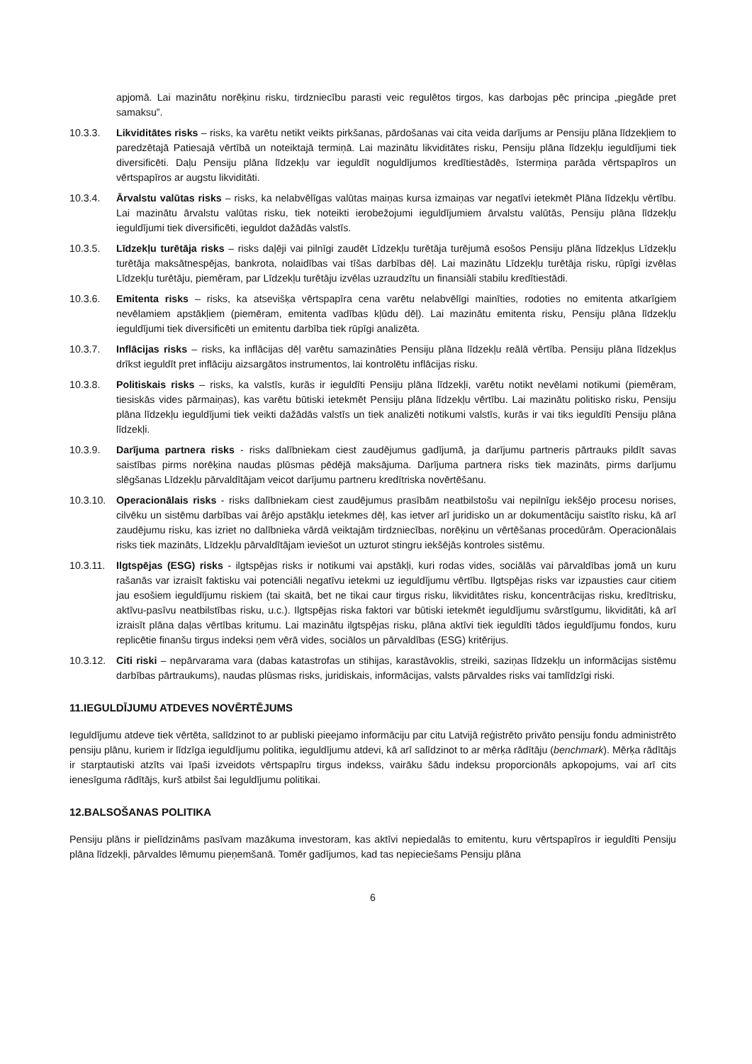apjomā. Lai mazinātu norēķinu risku, tirdzniecību parasti veic regulētos tirgos, kas darbojas pēc principa „piegāde pret samaksu”.
10.3.3. Likviditātes risks – risks, ka varētu netikt veikts pirkšanas, pārdošanas vai cita veida darījums ar Pensiju plāna līdzekļiem to paredzētajā Patiesajā vērtībā un noteiktajā termiņā. Lai mazinātu likviditātes risku, Pensiju plāna līdzekļu ieguldījumi tiek diversificēti. Daļu Pensiju plāna līdzekļu var ieguldīt noguldījumos kredītiestādēs, īstermiņa parāda vērtspapīros un vērtspapīros ar augstu likviditāti.
10.3.4. Ārvalstu valūtas risks – risks, ka nelabvēlīgas valūtas maiņas kursa izmaiņas var negatīvi ietekmēt Plāna līdzekļu vērtību. Lai mazinātu ārvalstu valūtas risku, tiek noteikti ierobežojumi ieguldījumiem ārvalstu valūtās, Pensiju plāna līdzekļu ieguldījumi tiek diversificēti, ieguldot dažādās valstīs.
10.3.5. Līdzekļu turētāja risks – risks daļēji vai pilnīgi zaudēt Līdzekļu turētāja turējumā esošos Pensiju plāna līdzekļus Līdzekļu turētāja maksātnespējas, bankrota, nolaidības vai tīšas darbības dēļ. Lai mazinātu Līdzekļu turētāja risku, rūpīgi izvēlas Līdzekļu turētāju, piemēram, par Līdzekļu turētāju izvēlas uzraudzītu un finansiāli stabilu kredītiestādi.
10.3.6. Emitenta risks – risks, ka atsevišķa vērtspapīra cena varētu nelabvēlīgi mainīties, rodoties no emitenta atkarīgiem nevēlamiem apstākļiem (piemēram, emitenta vadības kļūdu dēļ). Lai mazinātu emitenta risku, Pensiju plāna līdzekļu ieguldījumi tiek diversificēti un emitentu darbība tiek rūpīgi analizēta.
10.3.7. Inflācijas risks – risks, ka inflācijas dēļ varētu samazināties Pensiju plāna līdzekļu reālā vērtība. Pensiju plāna līdzekļus drīkst ieguldīt pret inflāciju aizsargātos instrumentos, lai kontrolētu inflācijas risku.
10.3.8. Politiskais risks – risks, ka valstīs, kurās ir ieguldīti Pensiju plāna līdzekļi, varētu notikt nevēlami notikumi (piemēram, tiesiskās vides pārmaiņas), kas varētu būtiski ietekmēt Pensiju plāna līdzekļu vērtību. Lai mazinātu politisko risku, Pensiju plāna līdzekļu ieguldījumi tiek veikti dažādās valstīs un tiek analizēti notikumi valstīs, kurās ir vai tiks ieguldīti Pensiju plāna līdzekļi.
10.3.9. Darījuma partnera risks - risks dalībniekam ciest zaudējumus gadījumā, ja darījumu partneris pārtrauks pildīt savas saistības pirms norēķina naudas plūsmas pēdējā maksājuma. Darījuma partnera risks tiek mazināts, pirms darījumu slēgšanas Līdzekļu pārvaldītājam veicot darījumu partneru kredītriska novērtēšanu.
10.3.10.
Operacionālais risks - risks dalībniekam ciest zaudējumus prasībām neatbilstošu vai nepilnīgu iekšējo procesu norises, cilvēku un sistēmu darbības vai ārējo apstākļu ietekmes dēļ, kas ietver arī juridisko un ar dokumentāciju saistīto risku, kā arī zaudējumu risku, kas izriet no dalībnieka vārdā veiktajām tirdzniecības, norēķinu un vērtēšanas procedūrām. Operacionālais risks tiek mazināts, Līdzekļu pārvaldītājam ieviešot un uzturot stingru iekšējās kontroles sistēmu.
10.3.11.
Ilgtspējas (ESG) risks - ilgtspējas risks ir notikumi vai apstākļi, kuri rodas vides, sociālās vai pārvaldības jomā un kuru rašanās var izraisīt faktisku vai potenciāli negatīvu ietekmi uz ieguldījumu vērtību. Ilgtspējas risks var izpausties caur citiem jau esošiem ieguldījumu riskiem (tai skaitā, bet ne tikai caur tirgus risku, likviditātes risku, koncentrācijas risku, kredītrisku, aktīvu-pasīvu neatbilstības risku, u.c.). Ilgtspējas riska faktori var būtiski ietekmēt ieguldījumu svārstīgumu, likviditāti, kā arī izraisīt plāna daļas vērtības kritumu. Lai mazinātu ilgtspējas risku, plāna aktīvi tiek ieguldīti tādos ieguldījumu fondos, kuru replicētie finanšu tirgus indeksi ņem vērā vides, sociālos un pārvaldības (ESG) kritērijus.
10.3.12.
Citi riski – nepārvarama vara (dabas katastrofas un stihijas, karastāvoklis, streiki, saziņas līdzekļu un informācijas sistēmu darbības pārtraukums), naudas plūsmas risks, juridiskais, informācijas, valsts pārvaldes risks vai tamlīdzīgi riski.
11.IEGULDĪJUMU ATDEVES NOVĒRTĒJUMS
Ieguldījumu atdeve tiek vērtēta, salīdzinot to ar publiski pieejamo informāciju par citu Latvijā reģistrēto privāto pensiju fondu administrēto pensiju plānu, kuriem ir līdzīga ieguldījumu politika, ieguldījumu atdevi, kā arī salīdzinot to ar mērķa rādītāju (benchmark). Mērķa rādītājs ir starptautiski atzīts vai īpaši izveidots vērtspapīru tirgus indekss, vairāku šādu indeksu proporcionāls apkopojums, vai arī cits ienesīguma rādītājs, kurš atbilst šai Ieguldījumu politikai.
12.BALSOŠANAS POLITIKA
Pensiju plāns ir pielīdzināms pasīvam mazākuma investoram, kas aktīvi nepiedalās to emitentu, kuru vērtspapīros ir ieguldīti Pensiju plāna līdzekļi, pārvaldes lēmumu pieņemšanā. Tomēr gadījumos, kad tas nepieciešams Pensiju plāna
6